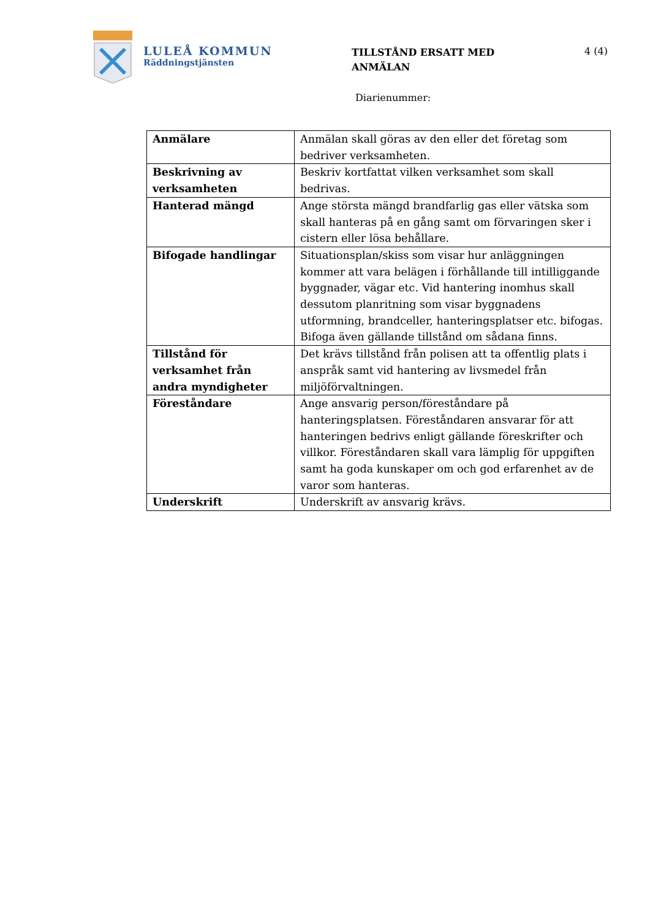LULEÅ KOMMUN
Räddningstjänsten
TILLSTÅND ERSATT MED
ANMÄLAN
4 (4)
Diarienummer:
| Anmälare | Anmälan skall göras av den eller det företag som bedriver verksamheten. |
| Beskrivning av verksamheten | Beskriv kortfattat vilken verksamhet som skall bedrivas. |
| Hanterad mängd | Ange största mängd brandfarlig gas eller vätska som skall hanteras på en gång samt om förvaringen sker i cistern eller lösa behållare. |
| Bifogade handlingar | Situationsplan/skiss som visar hur anläggningen kommer att vara belägen i förhållande till intilliggande byggnader, vägar etc. Vid hantering inomhus skall dessutom planritning som visar byggnadens utformning, brandceller, hanteringsplatser etc. bifogas. Bifoga även gällande tillstånd om sådana finns. |
| Tillstånd för verksamhet från andra myndigheter | Det krävs tillstånd från polisen att ta offentlig plats i anspråk samt vid hantering av livsmedel från miljöförvaltningen. |
| Föreståndare | Ange ansvarig person/föreståndare på hanteringsplatsen. Föreståndaren ansvarar för att hanteringen bedrivs enligt gällande föreskrifter och villkor. Föreståndaren skall vara lämplig för uppgiften samt ha goda kunskaper om och god erfarenhet av de varor som hanteras. |
| Underskrift | Underskrift av ansvarig krävs. |